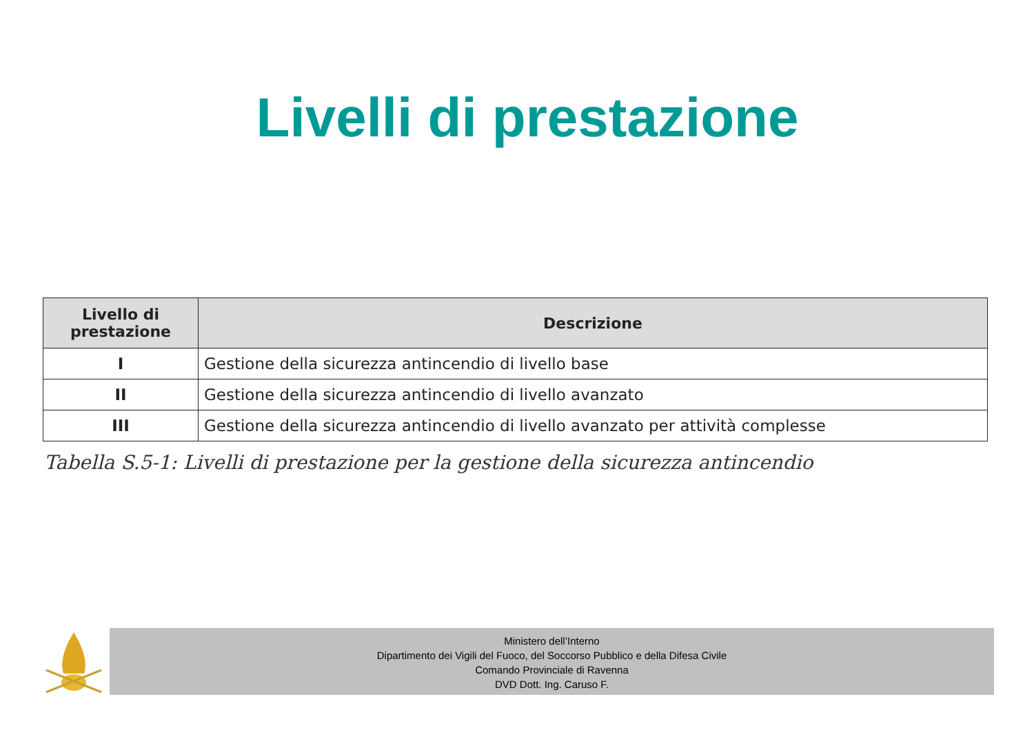Livelli di prestazione
| Livello di prestazione | Descrizione |
| --- | --- |
| I | Gestione della sicurezza antincendio di livello base |
| II | Gestione della sicurezza antincendio di livello avanzato |
| III | Gestione della sicurezza antincendio di livello avanzato per attività complesse |
Tabella S.5-1: Livelli di prestazione per la gestione della sicurezza antincendio
Ministero dell’Interno
Dipartimento dei Vigili del Fuoco, del Soccorso Pubblico e della Difesa Civile
Comando Provinciale di Ravenna
DVD Dott. Ing. Caruso F.